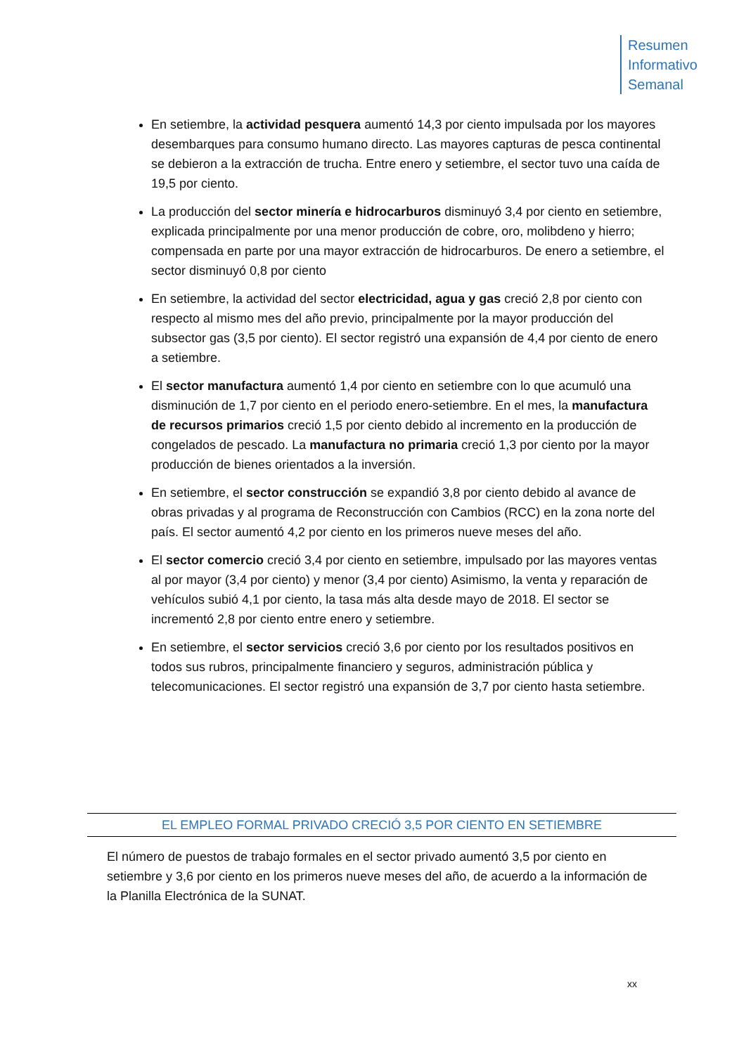Resumen
Informativo
Semanal
En setiembre, la actividad pesquera aumentó 14,3 por ciento impulsada por los mayores desembarques para consumo humano directo. Las mayores capturas de pesca continental se debieron a la extracción de trucha. Entre enero y setiembre, el sector tuvo una caída de 19,5 por ciento.
La producción del sector minería e hidrocarburos disminuyó 3,4 por ciento en setiembre, explicada principalmente por una menor producción de cobre, oro, molibdeno y hierro; compensada en parte por una mayor extracción de hidrocarburos. De enero a setiembre, el sector disminuyó 0,8 por ciento
En setiembre, la actividad del sector electricidad, agua y gas creció 2,8 por ciento con respecto al mismo mes del año previo, principalmente por la mayor producción del subsector gas (3,5 por ciento). El sector registró una expansión de 4,4 por ciento de enero a setiembre.
El sector manufactura aumentó 1,4 por ciento en setiembre con lo que acumuló una disminución de 1,7 por ciento en el periodo enero-setiembre. En el mes, la manufactura de recursos primarios creció 1,5 por ciento debido al incremento en la producción de congelados de pescado. La manufactura no primaria creció 1,3 por ciento por la mayor producción de bienes orientados a la inversión.
En setiembre, el sector construcción se expandió 3,8 por ciento debido al avance de obras privadas y al programa de Reconstrucción con Cambios (RCC) en la zona norte del país. El sector aumentó 4,2 por ciento en los primeros nueve meses del año.
El sector comercio creció 3,4 por ciento en setiembre, impulsado por las mayores ventas al por mayor (3,4 por ciento) y menor (3,4 por ciento) Asimismo, la venta y reparación de vehículos subió 4,1 por ciento, la tasa más alta desde mayo de 2018. El sector se incrementó 2,8 por ciento entre enero y setiembre.
En setiembre, el sector servicios creció 3,6 por ciento por los resultados positivos en todos sus rubros, principalmente financiero y seguros, administración pública y telecomunicaciones. El sector registró una expansión de 3,7 por ciento hasta setiembre.
EL EMPLEO FORMAL PRIVADO CRECIÓ 3,5 POR CIENTO EN SETIEMBRE
El número de puestos de trabajo formales en el sector privado aumentó 3,5 por ciento en setiembre y 3,6 por ciento en los primeros nueve meses del año, de acuerdo a la información de la Planilla Electrónica de la SUNAT.
xx